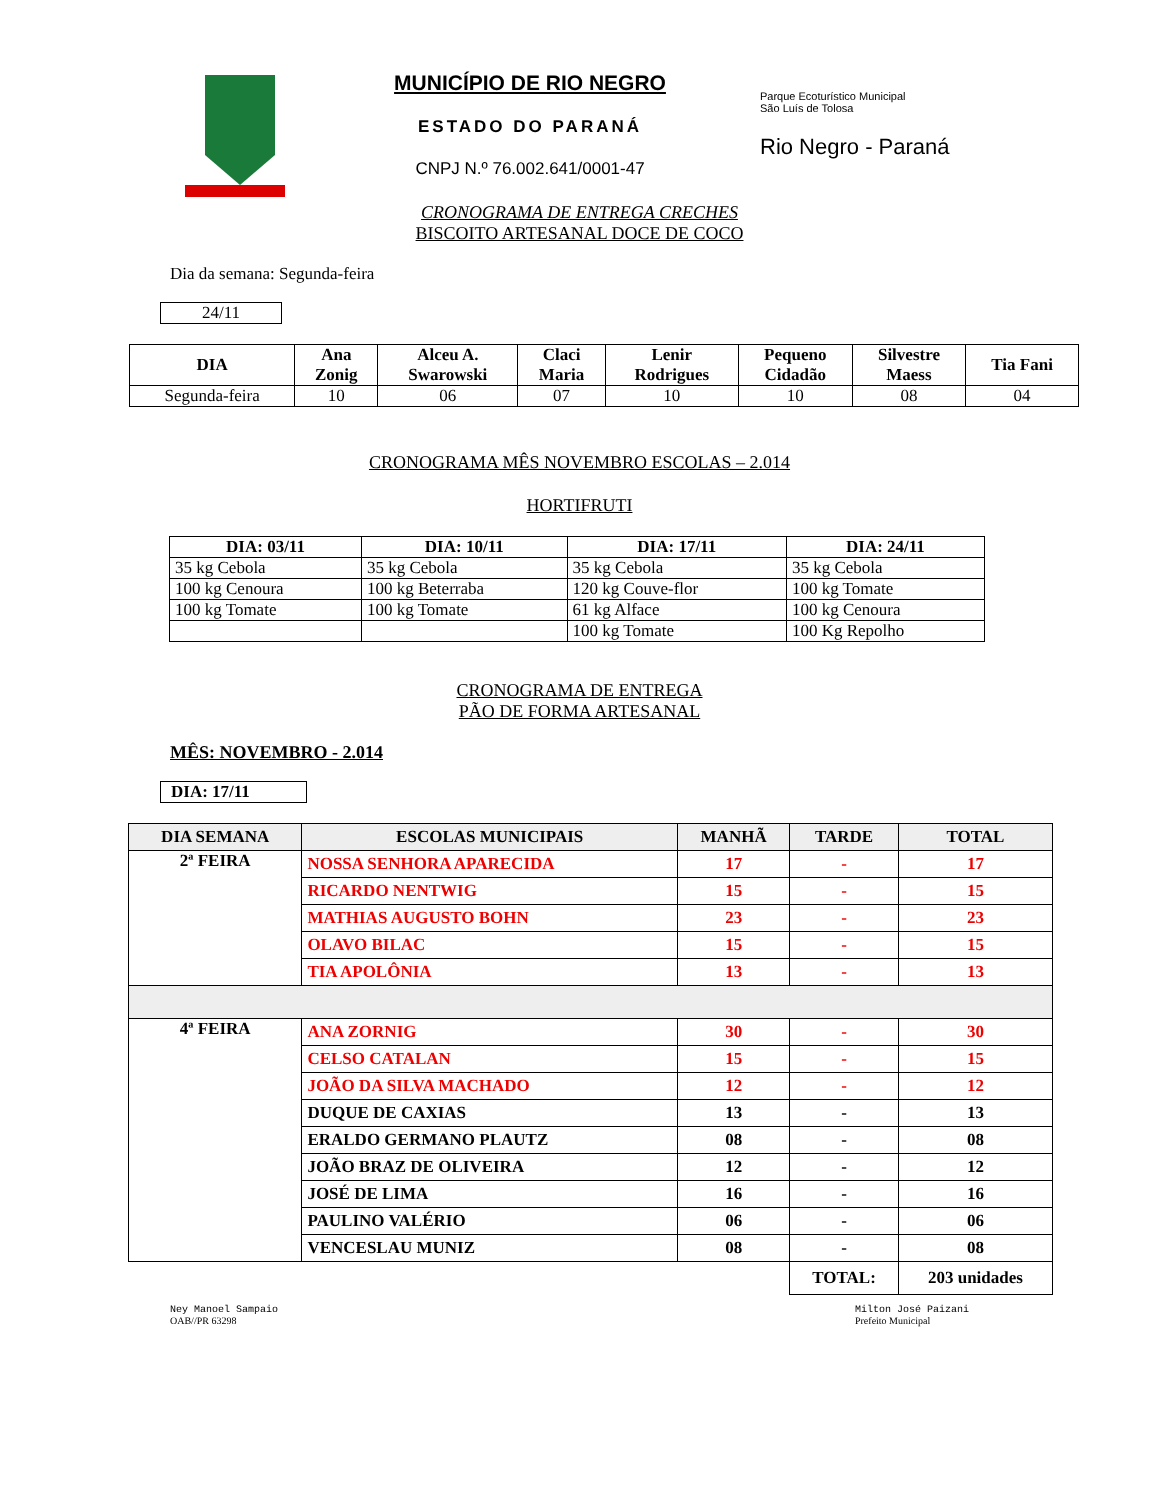MUNICÍPIO DE RIO NEGRO
ESTADO DO PARANÁ
CNPJ N.º 76.002.641/0001-47
Parque Ecoturístico Municipal
São Luís de Tolosa
Rio Negro - Paraná
CRONOGRAMA DE ENTREGA CRECHES
BISCOITO ARTESANAL DOCE DE COCO
Dia da semana: Segunda-feira
24/11
| DIA | Ana Zonig | Alceu A. Swarowski | Claci Maria | Lenir Rodrigues | Pequeno Cidadão | Silvestre Maess | Tia Fani |
| --- | --- | --- | --- | --- | --- | --- | --- |
| Segunda-feira | 10 | 06 | 07 | 10 | 10 | 08 | 04 |
CRONOGRAMA MÊS NOVEMBRO ESCOLAS – 2.014
HORTIFRUTI
| DIA: 03/11 | DIA: 10/11 | DIA: 17/11 | DIA: 24/11 |
| --- | --- | --- | --- |
| 35 kg Cebola | 35 kg Cebola | 35 kg Cebola | 35 kg Cebola |
| 100 kg Cenoura | 100 kg Beterraba | 120 kg Couve-flor | 100 kg Tomate |
| 100 kg Tomate | 100 kg Tomate | 61 kg Alface | 100 kg Cenoura |
| | | 100 kg Tomate | 100 Kg Repolho |
CRONOGRAMA DE ENTREGA
PÃO DE FORMA ARTESANAL
MÊS: NOVEMBRO - 2.014
DIA: 17/11
| DIA SEMANA | ESCOLAS MUNICIPAIS | MANHÃ | TARDE | TOTAL |
| --- | --- | --- | --- | --- |
| 2ª FEIRA | NOSSA SENHORA APARECIDA | 17 | - | 17 |
| | RICARDO NENTWIG | 15 | - | 15 |
| | MATHIAS AUGUSTO BOHN | 23 | - | 23 |
| | OLAVO BILAC | 15 | - | 15 |
| | TIA APOLÔNIA | 13 | - | 13 |
| 4ª FEIRA | ANA ZORNIG | 30 | - | 30 |
| | CELSO CATALAN | 15 | - | 15 |
| | JOÃO DA SILVA MACHADO | 12 | - | 12 |
| | DUQUE DE CAXIAS | 13 | - | 13 |
| | ERALDO GERMANO PLAUTZ | 08 | - | 08 |
| | JOÃO BRAZ DE OLIVEIRA | 12 | - | 12 |
| | JOSÉ DE LIMA | 16 | - | 16 |
| | PAULINO VALÉRIO | 06 | - | 06 |
| | VENCESLAU MUNIZ | 08 | - | 08 |
| | | | TOTAL: | 203 unidades |
Ney Manoel Sampaio
OAB//PR 63298
Milton José Paizani
Prefeito Municipal